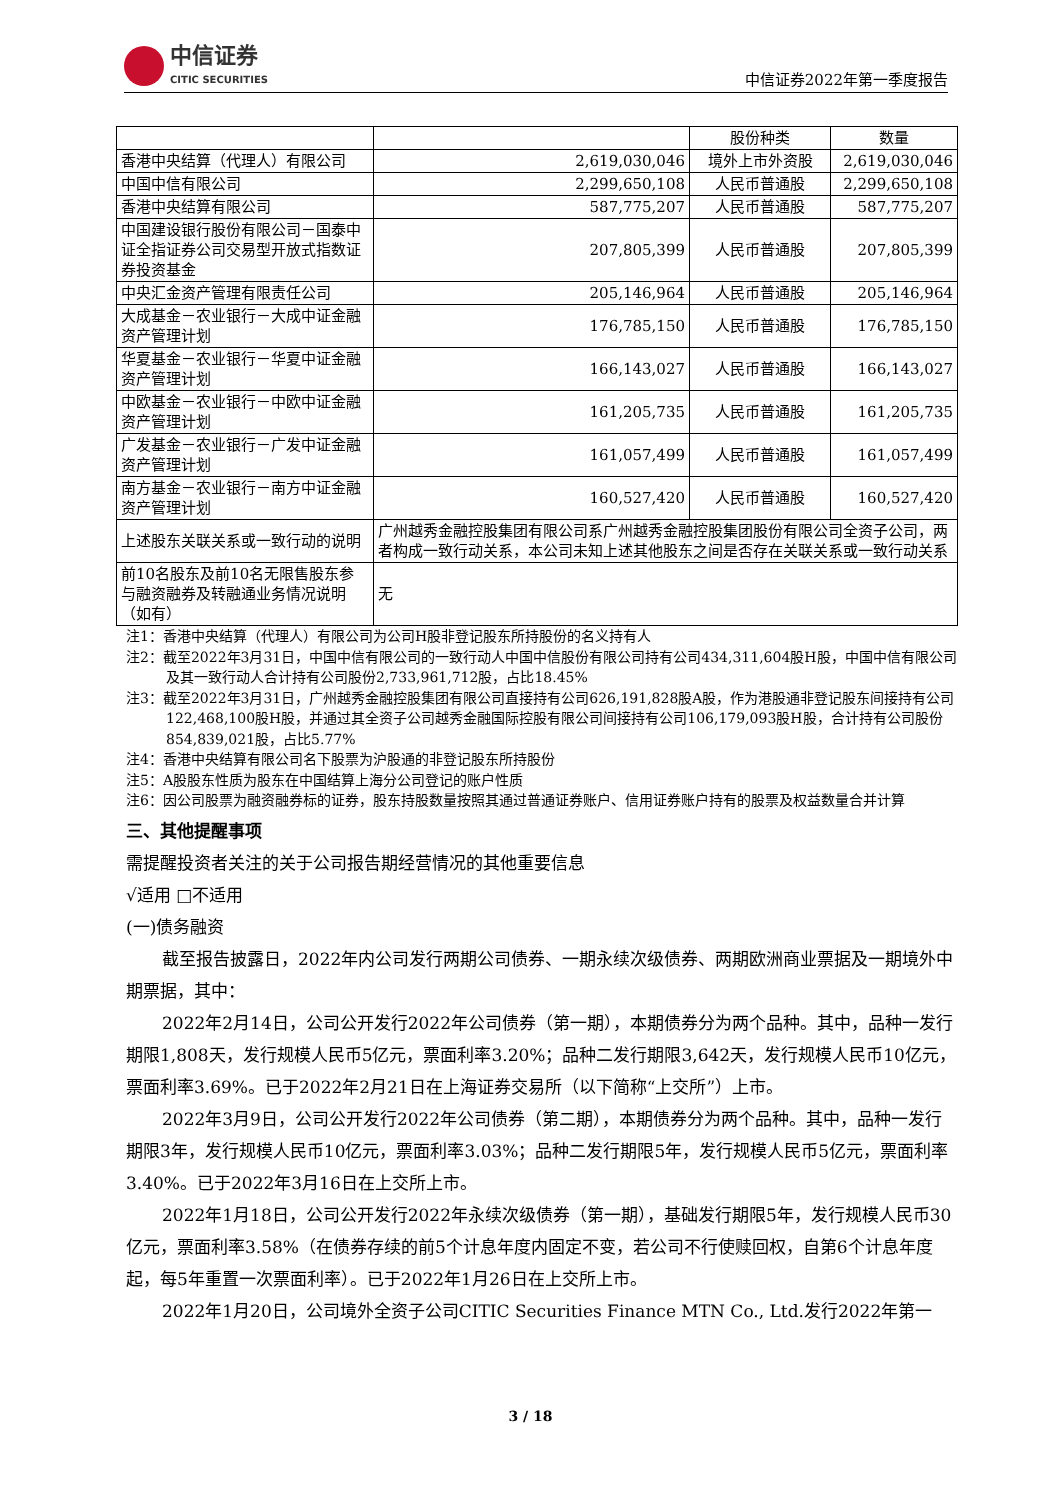中信证券
CITIC SECURITIES
中信证券2022年第一季度报告
| | | 股份种类 | 数量 |
| --- | --- | --- | --- |
| 香港中央结算（代理人）有限公司 | 2,619,030,046 | 境外上市外资股 | 2,619,030,046 |
| 中国中信有限公司 | 2,299,650,108 | 人民币普通股 | 2,299,650,108 |
| 香港中央结算有限公司 | 587,775,207 | 人民币普通股 | 587,775,207 |
| 中国建设银行股份有限公司－国泰中证全指证券公司交易型开放式指数证券投资基金 | 207,805,399 | 人民币普通股 | 207,805,399 |
| 中央汇金资产管理有限责任公司 | 205,146,964 | 人民币普通股 | 205,146,964 |
| 大成基金－农业银行－大成中证金融资产管理计划 | 176,785,150 | 人民币普通股 | 176,785,150 |
| 华夏基金－农业银行－华夏中证金融资产管理计划 | 166,143,027 | 人民币普通股 | 166,143,027 |
| 中欧基金－农业银行－中欧中证金融资产管理计划 | 161,205,735 | 人民币普通股 | 161,205,735 |
| 广发基金－农业银行－广发中证金融资产管理计划 | 161,057,499 | 人民币普通股 | 161,057,499 |
| 南方基金－农业银行－南方中证金融资产管理计划 | 160,527,420 | 人民币普通股 | 160,527,420 |
| 上述股东关联关系或一致行动的说明 | 广州越秀金融控股集团有限公司系广州越秀金融控股集团股份有限公司全资子公司，两者构成一致行动关系，本公司未知上述其他股东之间是否存在关联关系或一致行动关系 | | |
| 前10名股东及前10名无限售股东参与融资融券及转融通业务情况说明（如有） | 无 | | |
注1：香港中央结算（代理人）有限公司为公司H股非登记股东所持股份的名义持有人
注2：截至2022年3月31日，中国中信有限公司的一致行动人中国中信股份有限公司持有公司434,311,604股H股，中国中信有限公司及其一致行动人合计持有公司股份2,733,961,712股，占比18.45%
注3：截至2022年3月31日，广州越秀金融控股集团有限公司直接持有公司626,191,828股A股，作为港股通非登记股东间接持有公司122,468,100股H股，并通过其全资子公司越秀金融国际控股有限公司间接持有公司106,179,093股H股，合计持有公司股份854,839,021股，占比5.77%
注4：香港中央结算有限公司名下股票为沪股通的非登记股东所持股份
注5：A股股东性质为股东在中国结算上海分公司登记的账户性质
注6：因公司股票为融资融券标的证券，股东持股数量按照其通过普通证券账户、信用证券账户持有的股票及权益数量合并计算
三、其他提醒事项
需提醒投资者关注的关于公司报告期经营情况的其他重要信息
√适用 □不适用
(一)债务融资
截至报告披露日，2022年内公司发行两期公司债券、一期永续次级债券、两期欧洲商业票据及一期境外中期票据，其中：
2022年2月14日，公司公开发行2022年公司债券（第一期），本期债券分为两个品种。其中，品种一发行期限1,808天，发行规模人民币5亿元，票面利率3.20%；品种二发行期限3,642天，发行规模人民币10亿元，票面利率3.69%。已于2022年2月21日在上海证券交易所（以下简称“上交所”）上市。
2022年3月9日，公司公开发行2022年公司债券（第二期），本期债券分为两个品种。其中，品种一发行期限3年，发行规模人民币10亿元，票面利率3.03%；品种二发行期限5年，发行规模人民币5亿元，票面利率3.40%。已于2022年3月16日在上交所上市。
2022年1月18日，公司公开发行2022年永续次级债券（第一期），基础发行期限5年，发行规模人民币30亿元，票面利率3.58%（在债券存续的前5个计息年度内固定不变，若公司不行使赎回权，自第6个计息年度起，每5年重置一次票面利率）。已于2022年1月26日在上交所上市。
2022年1月20日，公司境外全资子公司CITIC Securities Finance MTN Co., Ltd.发行2022年第一
3 / 18